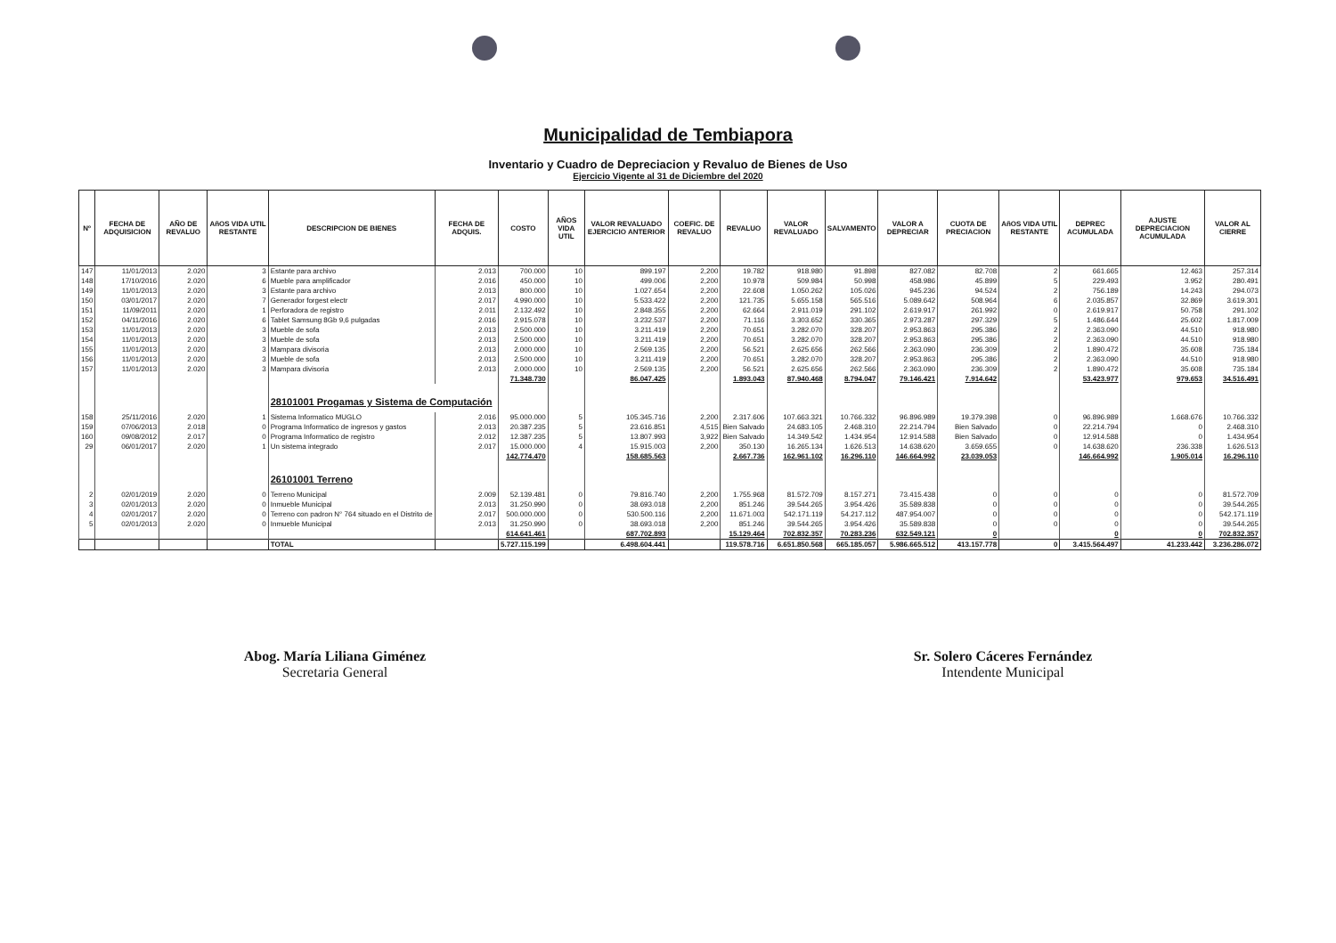Municipalidad de Tembiapora
Inventario y Cuadro de Depreciacion y Revaluo de Bienes de Uso
Ejercicio Vigente al 31 de Diciembre del 2020
| Nº | FECHA DE ADQUISICION | AÑO DE REVALUO | AñOS VIDA UTIL RESTANTE | DESCRIPCION DE BIENES | FECHA DE ADQUIS. | COSTO | AÑOS VIDA UTIL | VALOR REVALUADO EJERCICIO ANTERIOR | COEFIC. DE REVALUO | REVALUO | VALOR REVALUADO | SALVAMENTO | VALOR A DEPRECIAR | CUOTA DE PRECIACION | AñOS VIDA UTIL RESTANTE | DEPREC ACUMULADA | AJUSTE DEPRECIACION ACUMULADA | VALOR AL CIERRE |
| --- | --- | --- | --- | --- | --- | --- | --- | --- | --- | --- | --- | --- | --- | --- | --- | --- | --- | --- |
| 147 | 11/01/2013 | 2.020 | 3 | Estante para archivo | 2.013 | 700.000 | 10 | 899.197 | 2,200 | 19.782 | 918.980 | 91.898 | 827.082 | 82.708 | 2 | 661.665 | 12.463 | 257.314 |
| 148 | 17/10/2016 | 2.020 | 6 | Mueble para amplificador | 2.016 | 450.000 | 10 | 499.006 | 2,200 | 10.978 | 509.984 | 50.998 | 458.986 | 45.899 | 5 | 229.493 | 3.952 | 280.491 |
| 149 | 11/01/2013 | 2.020 | 3 | Estante para archivo | 2.013 | 800.000 | 10 | 1.027.654 | 2,200 | 22.608 | 1.050.262 | 105.026 | 945.236 | 94.524 | 2 | 756.189 | 14.243 | 294.073 |
| 150 | 03/01/2017 | 2.020 | 7 | Generador forgest electr | 2.017 | 4.990.000 | 10 | 5.533.422 | 2,200 | 121.735 | 5.655.158 | 565.516 | 5.089.642 | 508.964 | 6 | 2.035.857 | 32.869 | 3.619.301 |
| 151 | 11/09/2011 | 2.020 | 1 | Perforadora de registro | 2.011 | 2.132.492 | 10 | 2.848.355 | 2,200 | 62.664 | 2.911.019 | 291.102 | 2.619.917 | 261.992 | 0 | 2.619.917 | 50.758 | 291.102 |
| 152 | 04/11/2016 | 2.020 | 6 | Tablet Samsung 8Gb 9,6 pulgadas | 2.016 | 2.915.078 | 10 | 3.232.537 | 2,200 | 71.116 | 3.303.652 | 330.365 | 2.973.287 | 297.329 | 5 | 1.486.644 | 25.602 | 1.817.009 |
| 153 | 11/01/2013 | 2.020 | 3 | Mueble de sofa | 2.013 | 2.500.000 | 10 | 3.211.419 | 2,200 | 70.651 | 3.282.070 | 328.207 | 2.953.863 | 295.386 | 2 | 2.363.090 | 44.510 | 918.980 |
| 154 | 11/01/2013 | 2.020 | 3 | Mueble de sofa | 2.013 | 2.500.000 | 10 | 3.211.419 | 2,200 | 70.651 | 3.282.070 | 328.207 | 2.953.863 | 295.386 | 2 | 2.363.090 | 44.510 | 918.980 |
| 155 | 11/01/2013 | 2.020 | 3 | Mampara divisoria | 2.013 | 2.000.000 | 10 | 2.569.135 | 2,200 | 56.521 | 2.625.656 | 262.566 | 2.363.090 | 236.309 | 2 | 1.890.472 | 35.608 | 735.184 |
| 156 | 11/01/2013 | 2.020 | 3 | Mueble de sofa | 2.013 | 2.500.000 | 10 | 3.211.419 | 2,200 | 70.651 | 3.282.070 | 328.207 | 2.953.863 | 295.386 | 2 | 2.363.090 | 44.510 | 918.980 |
| 157 | 11/01/2013 | 2.020 | 3 | Mampara divisoria | 2.013 | 2.000.000 | 10 | 2.569.135 | 2,200 | 56.521 | 2.625.656 | 262.566 | 2.363.090 | 236.309 | 2 | 1.890.472 | 35.608 | 735.184 |
| | | | | | | 71.348.730 | | 86.047.425 | | 1.893.043 | 87.940.468 | 8.794.047 | 79.146.421 | 7.914.642 | | 53.423.977 | 979.653 | 34.516.491 |
| | | | | 28101001 Progamas y Sistema de Computación | | | | | | | | | | | | | | |
| 158 | 25/11/2016 | 2.020 | 1 | Sistema Informatico MUGLO | 2.016 | 95.000.000 | 5 | 105.345.716 | 2,200 | 2.317.606 | 107.663.321 | 10.766.332 | 96.896.989 | 19.379.398 | 0 | 96.896.989 | 1.668.676 | 10.766.332 |
| 159 | 07/06/2013 | 2.018 | 0 | Programa Informatico de ingresos y gastos | 2.013 | 20.387.235 | 5 | 23.616.851 | 4,515 | Bien Salvado | 24.683.105 | 2.468.310 | 22.214.794 | Bien Salvado | 0 | 22.214.794 | 0 | 2.468.310 |
| 160 | 09/08/2012 | 2.017 | 0 | Programa Informatico de registro | 2.012 | 12.387.235 | 5 | 13.807.993 | 3,922 | Bien Salvado | 14.349.542 | 1.434.954 | 12.914.588 | Bien Salvado | 0 | 12.914.588 | 0 | 1.434.954 |
| 29 | 06/01/2017 | 2.020 | 1 | Un sistema integrado | 2.017 | 15.000.000 | 4 | 15.915.003 | 2,200 | 350.130 | 16.265.134 | 1.626.513 | 14.638.620 | 3.659.655 | 0 | 14.638.620 | 236.338 | 1.626.513 |
| | | | | | | 142.774.470 | | 158.685.563 | | 2.667.736 | 162.961.102 | 16.296.110 | 146.664.992 | 23.039.053 | | 146.664.992 | 1.905.014 | 16.296.110 |
| | | | | 26101001 Terreno | | | | | | | | | | | | | | |
| 2 | 02/01/2019 | 2.020 | 0 | Terreno Municipal | 2.009 | 52.139.481 | 0 | 79.816.740 | 2,200 | 1.755.968 | 81.572.709 | 8.157.271 | 73.415.438 | 0 | 0 | 0 | 0 | 81.572.709 |
| 3 | 02/01/2013 | 2.020 | 0 | Inmueble Municipal | 2.013 | 31.250.990 | 0 | 38.693.018 | 2,200 | 851.246 | 39.544.265 | 3.954.426 | 35.589.838 | 0 | 0 | 0 | 0 | 39.544.265 |
| 4 | 02/01/2017 | 2.020 | 0 | Terreno con padron N° 764 situado en el Distrito de | 2.017 | 500.000.000 | 0 | 530.500.116 | 2,200 | 11.671.003 | 542.171.119 | 54.217.112 | 487.954.007 | 0 | 0 | 0 | 0 | 542.171.119 |
| 5 | 02/01/2013 | 2.020 | 0 | Inmueble Municipal | 2.013 | 31.250.990 | 0 | 38.693.018 | 2,200 | 851.246 | 39.544.265 | 3.954.426 | 35.589.838 | 0 | 0 | 0 | 0 | 39.544.265 |
| | | | | | | 614.641.461 | | 687.702.893 | | 15.129.464 | 702.832.357 | 70.283.236 | 632.549.121 | 0 | | 0 | 0 | 702.832.357 |
| | | | | TOTAL | | 5.727.115.199 | | 6.498.604.441 | | 119.578.716 | 6.651.850.568 | 665.185.057 | 5.986.665.512 | 413.157.778 | 0 | 3.415.564.497 | 41.233.442 | 3.236.286.072 |
Abog. María Liliana Giménez
Secretaria General
Sr. Solero Cáceres Fernández
Intendente Municipal